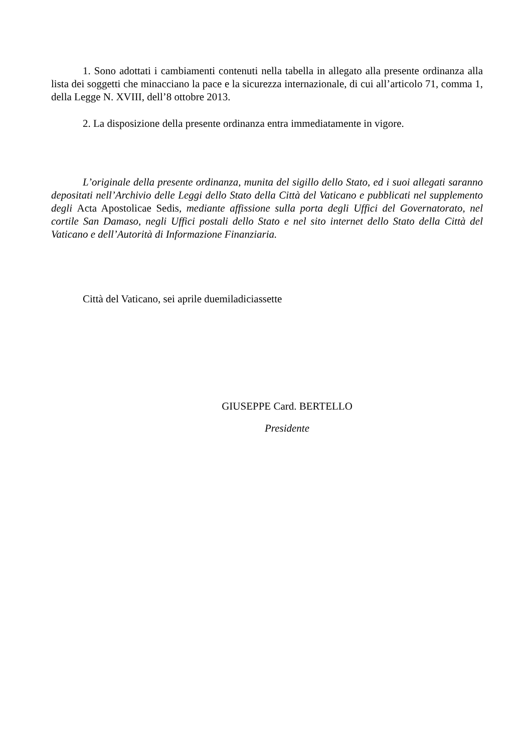1. Sono adottati i cambiamenti contenuti nella tabella in allegato alla presente ordinanza alla lista dei soggetti che minacciano la pace e la sicurezza internazionale, di cui all’articolo 71, comma 1, della Legge N. XVIII, dell’8 ottobre 2013.
2. La disposizione della presente ordinanza entra immediatamente in vigore.
L’originale della presente ordinanza, munita del sigillo dello Stato, ed i suoi allegati saranno depositati nell’Archivio delle Leggi dello Stato della Città del Vaticano e pubblicati nel supplemento degli Acta Apostolicae Sedis, mediante affissione sulla porta degli Uffici del Governatorato, nel cortile San Damaso, negli Uffici postali dello Stato e nel sito internet dello Stato della Città del Vaticano e dell’Autorità di Informazione Finanziaria.
Città del Vaticano, sei aprile duemiladiciassette
GIUSEPPE Card. BERTELLO
Presidente